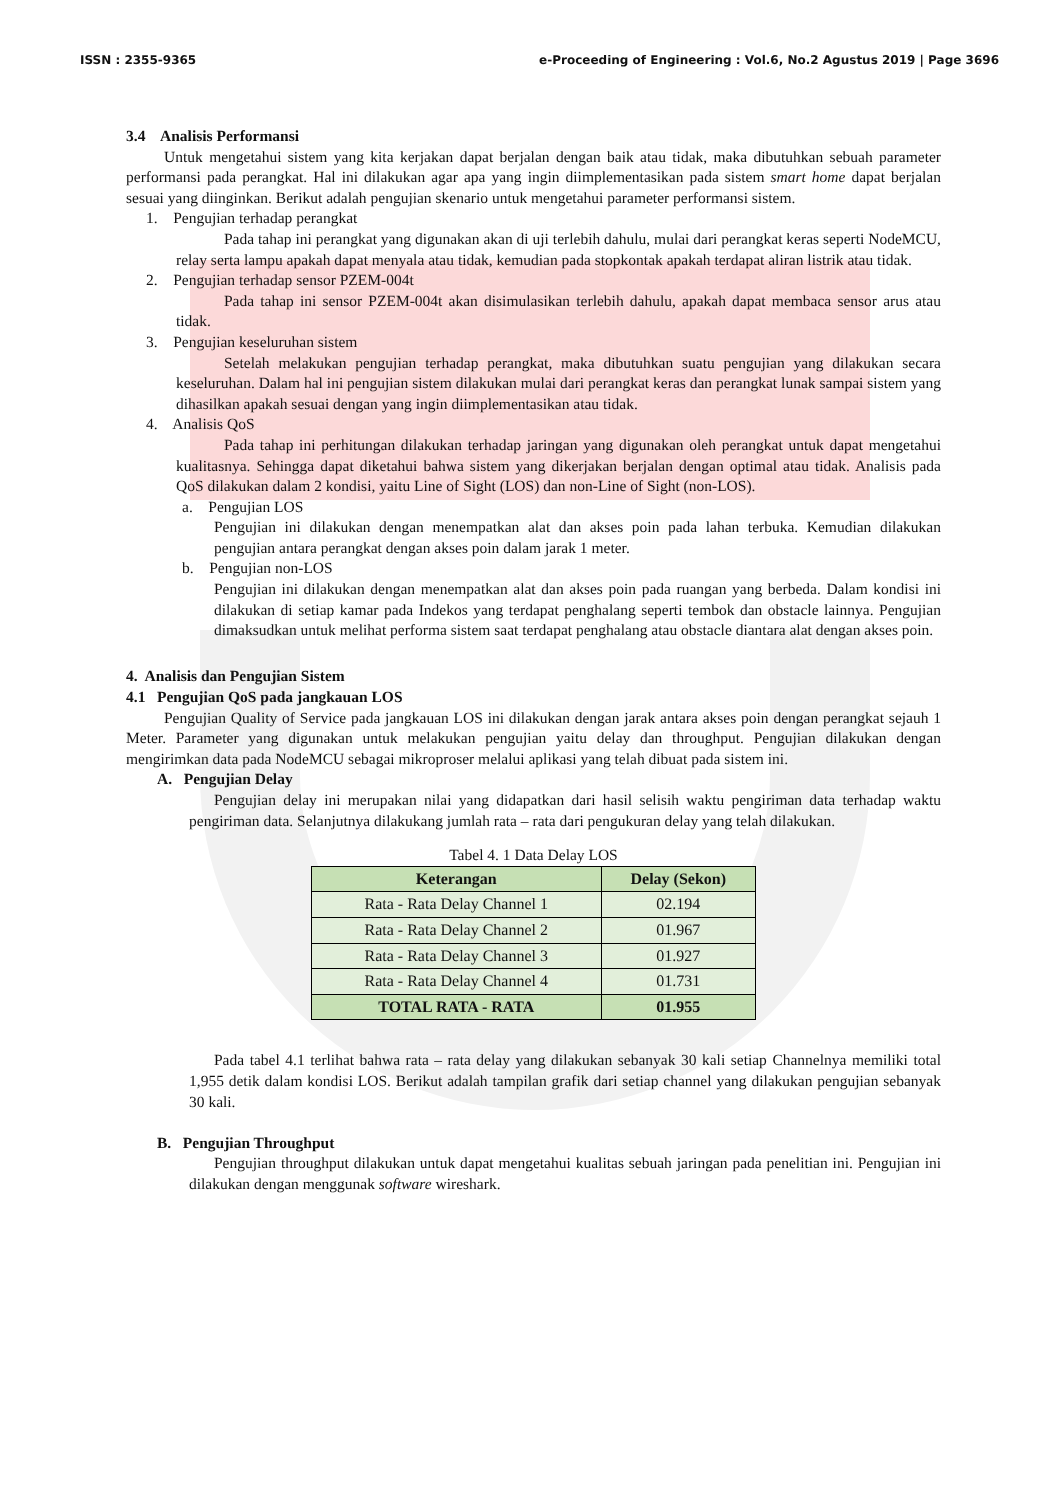ISSN : 2355-9365 e-Proceeding of Engineering : Vol.6, No.2 Agustus 2019 | Page 3696
3.4 Analisis Performansi
Untuk mengetahui sistem yang kita kerjakan dapat berjalan dengan baik atau tidak, maka dibutuhkan sebuah parameter performansi pada perangkat. Hal ini dilakukan agar apa yang ingin diimplementasikan pada sistem smart home dapat berjalan sesuai yang diinginkan. Berikut adalah pengujian skenario untuk mengetahui parameter performansi sistem.
1. Pengujian terhadap perangkat
Pada tahap ini perangkat yang digunakan akan di uji terlebih dahulu, mulai dari perangkat keras seperti NodeMCU, relay serta lampu apakah dapat menyala atau tidak, kemudian pada stopkontak apakah terdapat aliran listrik atau tidak.
2. Pengujian terhadap sensor PZEM-004t
Pada tahap ini sensor PZEM-004t akan disimulasikan terlebih dahulu, apakah dapat membaca sensor arus atau tidak.
3. Pengujian keseluruhan sistem
Setelah melakukan pengujian terhadap perangkat, maka dibutuhkan suatu pengujian yang dilakukan secara keseluruhan. Dalam hal ini pengujian sistem dilakukan mulai dari perangkat keras dan perangkat lunak sampai sistem yang dihasilkan apakah sesuai dengan yang ingin diimplementasikan atau tidak.
4. Analisis QoS
Pada tahap ini perhitungan dilakukan terhadap jaringan yang digunakan oleh perangkat untuk dapat mengetahui kualitasnya. Sehingga dapat diketahui bahwa sistem yang dikerjakan berjalan dengan optimal atau tidak. Analisis pada QoS dilakukan dalam 2 kondisi, yaitu Line of Sight (LOS) dan non-Line of Sight (non-LOS).
a. Pengujian LOS
Pengujian ini dilakukan dengan menempatkan alat dan akses poin pada lahan terbuka. Kemudian dilakukan pengujian antara perangkat dengan akses poin dalam jarak 1 meter.
b. Pengujian non-LOS
Pengujian ini dilakukan dengan menempatkan alat dan akses poin pada ruangan yang berbeda. Dalam kondisi ini dilakukan di setiap kamar pada Indekos yang terdapat penghalang seperti tembok dan obstacle lainnya. Pengujian dimaksudkan untuk melihat performa sistem saat terdapat penghalang atau obstacle diantara alat dengan akses poin.
4. Analisis dan Pengujian Sistem
4.1 Pengujian QoS pada jangkauan LOS
Pengujian Quality of Service pada jangkauan LOS ini dilakukan dengan jarak antara akses poin dengan perangkat sejauh 1 Meter. Parameter yang digunakan untuk melakukan pengujian yaitu delay dan throughput. Pengujian dilakukan dengan mengirimkan data pada NodeMCU sebagai mikroproser melalui aplikasi yang telah dibuat pada sistem ini.
A. Pengujian Delay
Pengujian delay ini merupakan nilai yang didapatkan dari hasil selisih waktu pengiriman data terhadap waktu pengiriman data. Selanjutnya dilakukang jumlah rata – rata dari pengukuran delay yang telah dilakukan.
Tabel 4. 1 Data Delay LOS
| Keterangan | Delay (Sekon) |
| --- | --- |
| Rata - Rata Delay Channel 1 | 02.194 |
| Rata - Rata Delay Channel 2 | 01.967 |
| Rata - Rata Delay Channel 3 | 01.927 |
| Rata - Rata Delay Channel 4 | 01.731 |
| TOTAL RATA - RATA | 01.955 |
Pada tabel 4.1 terlihat bahwa rata – rata delay yang dilakukan sebanyak 30 kali setiap Channelnya memiliki total 1,955 detik dalam kondisi LOS. Berikut adalah tampilan grafik dari setiap channel yang dilakukan pengujian sebanyak 30 kali.
B. Pengujian Throughput
Pengujian throughput dilakukan untuk dapat mengetahui kualitas sebuah jaringan pada penelitian ini. Pengujian ini dilakukan dengan menggunak software wireshark.